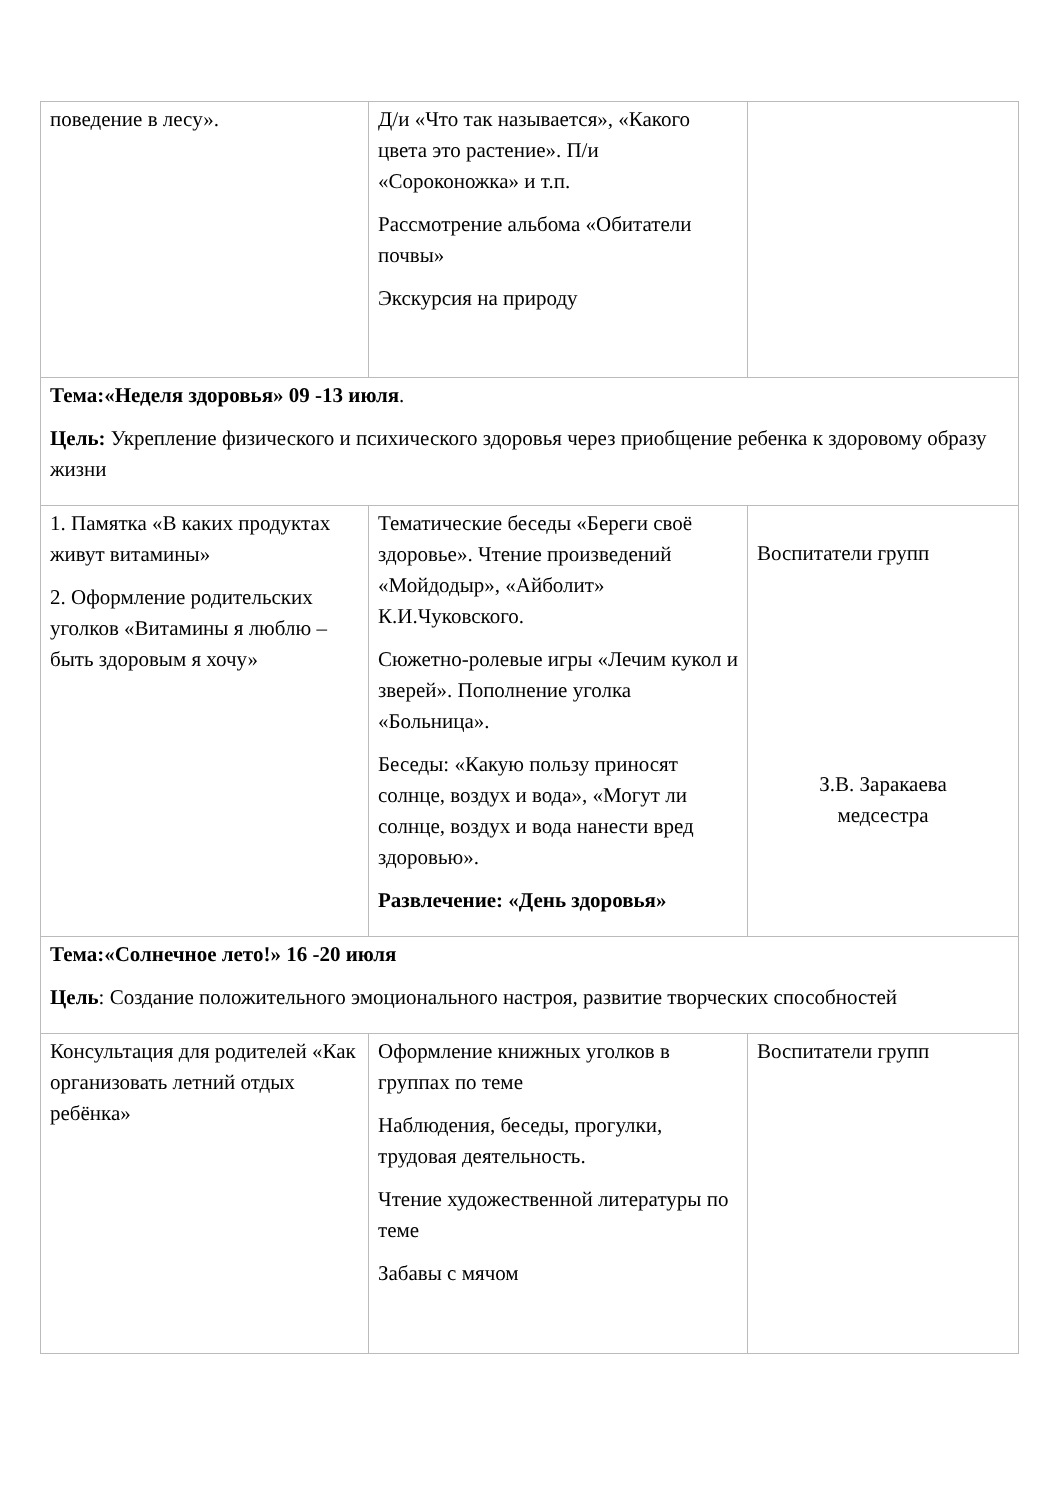| поведение в лесу». | Д/и «Что так называется», «Какого цвета это растение». П/и «Сороконожка» и т.п. Рассмотрение альбома «Обитатели почвы» Экскурсия на природу | |
| Тема:«Неделя здоровья» 09 -13 июля . Цель: Укрепление физического и психического здоровья через приобщение ребенка к здоровому образу жизни | | |
| 1. Памятка «В каких продуктах живут витамины» 2. Оформление родительских уголков «Витамины я люблю – быть здоровым я хочу» | Тематические беседы «Береги своё здоровье». Чтение произведений «Мойдодыр», «Айболит» К.И.Чуковского. Сюжетно-ролевые игры «Лечим кукол и зверей». Пополнение уголка «Больница». Беседы: «Какую пользу приносят солнце, воздух и вода», «Могут ли солнце, воздух и вода нанести вред здоровью». Развлечение: «День здоровья» | Воспитатели групп З.В. Заракаева медсестра |
| Тема:«Солнечное лето!» 16 -20 июля Цель : Создание положительного эмоционального настроя, развитие творческих способностей | | |
| Консультация для родителей «Как организовать летний отдых ребёнка» | Оформление книжных уголков в группах по теме Наблюдения, беседы, прогулки, трудовая деятельность. Чтение художественной литературы по теме Забавы с мячом | Воспитатели групп |